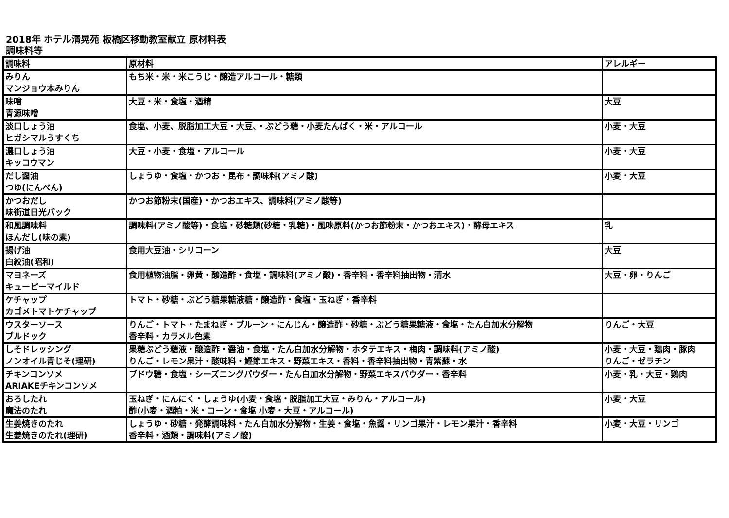2018年 ホテル清晃苑 板橋区移動教室献立 原材料表
調味料等
| 調味料 | 原材料 | アレルギー |
| --- | --- | --- |
| みりん マンジョウ本みりん | もち米・米・米こうじ・醸造アルコール・糖類 | |
| 味噌 青源味噌 | 大豆・米・食塩・酒精 | 大豆 |
| 淡口しょう油 ヒガシマルうすくち | 食塩、小麦、脱脂加工大豆・大豆、・ぶどう糖・小麦たんぱく・米・アルコール | 小麦・大豆 |
| 濃口しょう油 キッコウマン | 大豆・小麦・食塩・アルコール | 小麦・大豆 |
| だし醤油 つゆ(にんべん) | しょうゆ・食塩・かつお・昆布・調味料(アミノ酸) | 小麦・大豆 |
| かつおだし 味街道日光パック | かつお節粉末(国産)・かつおエキス、調味料(アミノ酸等) | |
| 和風調味料 ほんだし(味の素) | 調味料(アミノ酸等)・食塩・砂糖類(砂糖・乳糖)・風味原料(かつお節粉末・かつおエキス)・酵母エキス | 乳 |
| 揚げ油 白絞油(昭和) | 食用大豆油・シリコーン | 大豆 |
| マヨネーズ キューピーマイルド | 食用植物油脂・卵黄・醸造酢・食塩・調味料(アミノ酸)・香辛料・香辛料抽出物・清水 | 大豆・卵・りんご |
| ケチャップ カゴメトマトケチャップ | トマト・砂糖・ぶどう糖果糖液糖・醸造酢・食塩・玉ねぎ・香辛料 | |
| ウスターソース ブルドック | りんご・トマト・たまねぎ・プルーン・にんじん・醸造酢・砂糖・ぶどう糖果糖液・食塩・たん白加水分解物 香辛料・カラメル色素 | りんご・大豆 |
| しそドレッシング ノンオイル青じそ(理研) | 果糖ぶどう糖液・醸造酢・醤油・食塩・たん白加水分解物・ホタテエキス・梅肉・調味料(アミノ酸) りんご・レモン果汁・酸味料・鰹節エキス・野菜エキス・香料・香辛料抽出物・青紫蘇・水 | 小麦・大豆・鶏肉・豚肉 りんご・ゼラチン |
| チキンコンソメ ARIAKEチキンコンソメ | ブドウ糖・食塩・シーズニングパウダー・たん白加水分解物・野菜エキスパウダー・香辛料 | 小麦・乳・大豆・鶏肉 |
| おろしたれ 魔法のたれ | 玉ねぎ・にんにく・しょうゆ(小麦・食塩・脱脂加工大豆・みりん・アルコール) 酢(小麦・酒粕・米・コーン・食塩 小麦・大豆・アルコール) | 小麦・大豆 |
| 生姜焼きのたれ 生姜焼きのたれ(理研) | しょうゆ・砂糖・発酵調味料・たん白加水分解物・生姜・食塩・魚醤・リンゴ果汁・レモン果汁・香辛料 香辛料・酒類・調味料(アミノ酸) | 小麦・大豆・リンゴ |